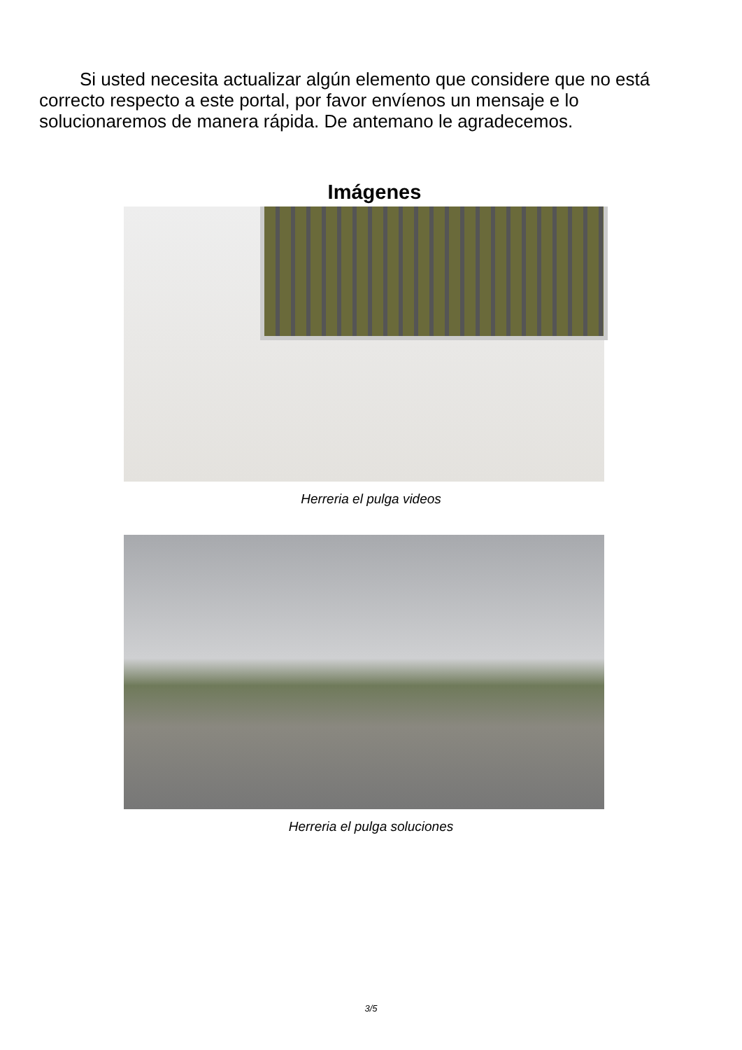Si usted necesita actualizar algún elemento que considere que no está correcto respecto a este portal, por favor envíenos un mensaje e lo solucionaremos de manera rápida. De antemano le agradecemos.
Imágenes
Herreria el pulga videos
Herreria el pulga soluciones
3/5